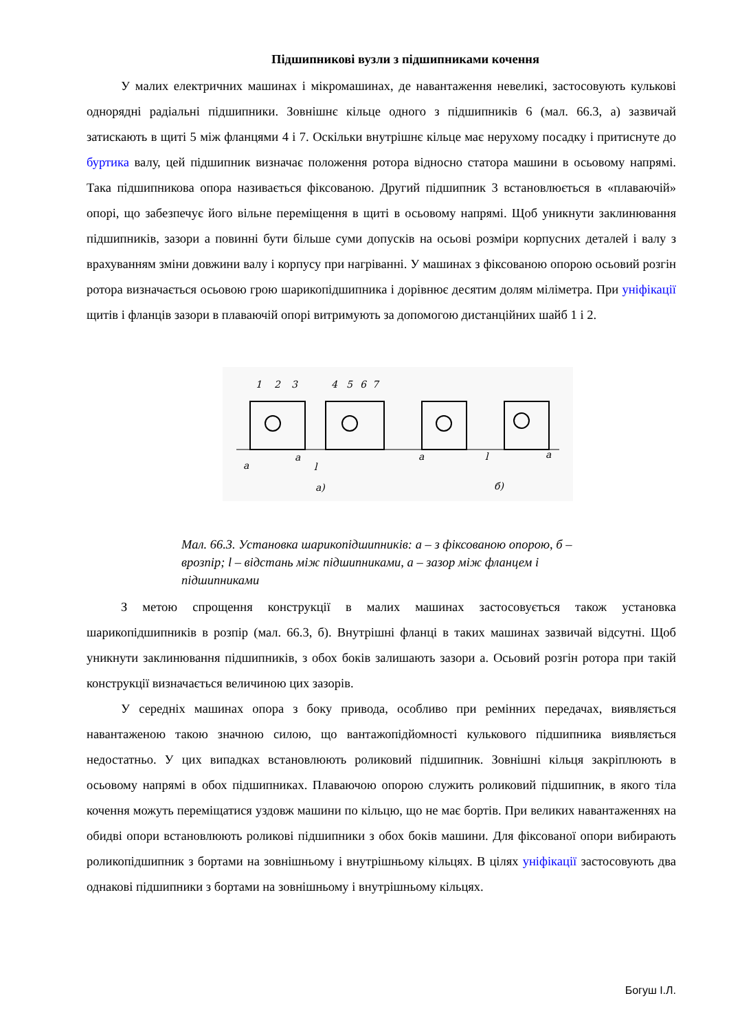Підшипникові вузли з підшипниками кочення
У малих електричних машинах і мікромашинах, де навантаження невеликі, застосовують кулькові однорядні радіальні підшипники. Зовнішнє кільце одного з підшипників 6 (мал. 66.3, а) зазвичай затискають в щиті 5 між фланцями 4 і 7. Оскільки внутрішнє кільце має нерухому посадку і притиснуте до буртика валу, цей підшипник визначає положення ротора відносно статора машини в осьовому напрямі. Така підшипникова опора називається фіксованою. Другий підшипник 3 встановлюється в «плаваючій» опорі, що забезпечує його вільне переміщення в щиті в осьовому напрямі. Щоб уникнути заклинювання підшипників, зазори а повинні бути більше суми допусків на осьові розміри корпусних деталей і валу з врахуванням зміни довжини валу і корпусу при нагріванні. У машинах з фіксованою опорою осьовий розгін ротора визначається осьовою грою шарикопідшипника і дорівнює десятим долям міліметра. При уніфікації щитів і фланців зазори в плаваючій опорі витримують за допомогою дистанційних шайб 1 і 2.
1
2
3
4
5
6
7
a
a
l
а)
a
l
a
б)
Мал. 66.3. Установка шарикопідшипників: а – з фіксованою опорою, б – врозпір; l – відстань між підшипниками, а – зазор між фланцем і підшипниками
З метою спрощення конструкції в малих машинах застосовується також установка шарикопідшипників в розпір (мал. 66.3, б). Внутрішні фланці в таких машинах зазвичай відсутні. Щоб уникнути заклинювання підшипників, з обох боків залишають зазори а. Осьовий розгін ротора при такій конструкції визначається величиною цих зазорів.
У середніх машинах опора з боку привода, особливо при ремінних передачах, виявляється навантаженою такою значною силою, що вантажопідйомності кулькового підшипника виявляється недостатньо. У цих випадках встановлюють роликовий підшипник. Зовнішні кільця закріплюють в осьовому напрямі в обох підшипниках. Плаваючою опорою служить роликовий підшипник, в якого тіла кочення можуть переміщатися уздовж машини по кільцю, що не має бортів. При великих навантаженнях на обидві опори встановлюють роликові підшипники з обох боків машини. Для фіксованої опори вибирають роликопідшипник з бортами на зовнішньому і внутрішньому кільцях. В цілях уніфікації застосовують два однакові підшипники з бортами на зовнішньому і внутрішньому кільцях.
Богуш І.Л.